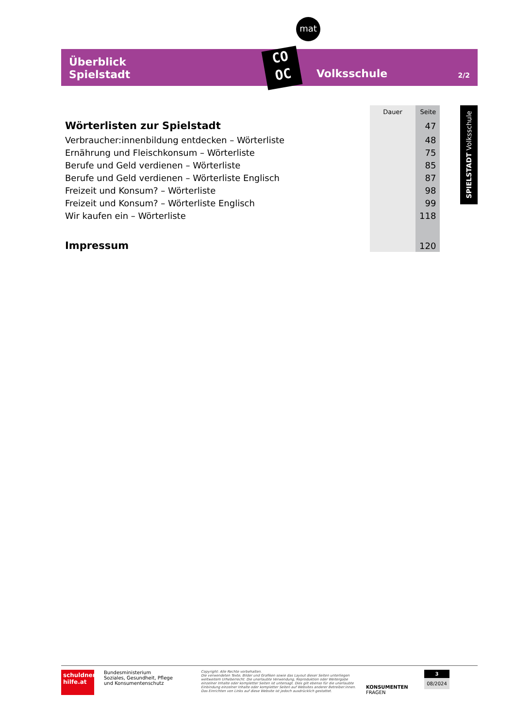mat
Überblick
Spielstadt
Volksschule 2/2
CO
OC
SPIELSTADT Volksschule
| | Dauer | Seite |
| --- | --- | --- |
| Wörterlisten zur Spielstadt | | 47 |
| Verbraucher:innenbildung entdecken – Wörterliste | | 48 |
| Ernährung und Fleischkonsum – Wörterliste | | 75 |
| Berufe und Geld verdienen – Wörterliste | | 85 |
| Berufe und Geld verdienen – Wörterliste Englisch | | 87 |
| Freizeit und Konsum? – Wörterliste | | 98 |
| Freizeit und Konsum? – Wörterliste Englisch | | 99 |
| Wir kaufen ein – Wörterliste | | 118 |
| Impressum | | 120 |
schuldner-
hilfe.at
Bundesministerium
Soziales, Gesundheit, Pflege
und Konsumentenschutz
Copyright: Alle Rechte vorbehalten.
Die verwendeten Texte, Bilder und Grafiken sowie das Layout dieser Seiten unterliegen weltweitem Urheberrecht. Die unerlaubte Verwendung, Reproduktion oder Weitergabe einzelner Inhalte oder kompletter Seiten ist untersagt. Dies gilt ebenso für die unerlaubte Einbindung einzelner Inhalte oder kompletter Seiten auf Websites anderer Betreiber:innen. Das Einrichten von Links auf diese Website ist jedoch ausdrücklich gestattet.
KONSUMENTEN
FRAGEN
3
08/2024